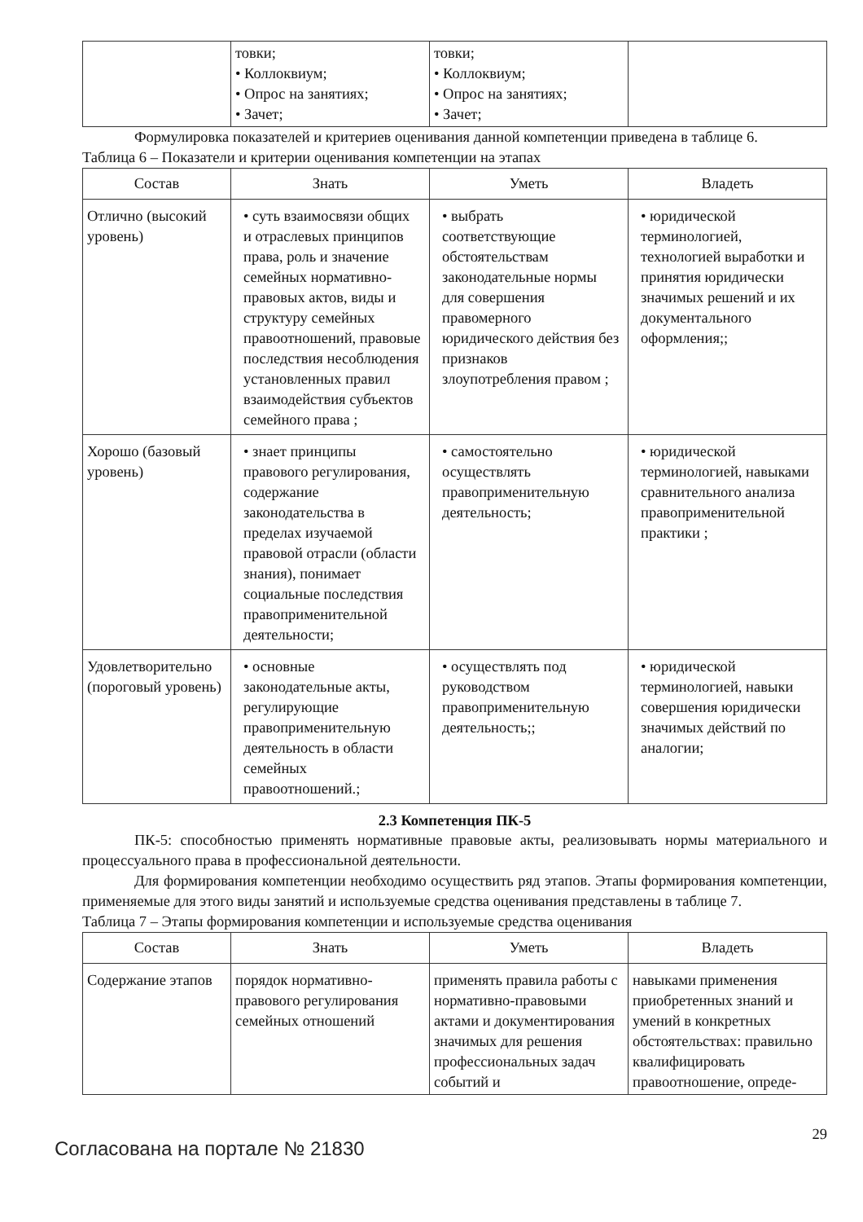| | товки; • Коллоквиум; • Опрос на занятиях; • Зачет; | товки; • Коллоквиум; • Опрос на занятиях; • Зачет; | |
Формулировка показателей и критериев оценивания данной компетенции приведена в таблице 6.
Таблица 6 – Показатели и критерии оценивания компетенции на этапах
| Состав | Знать | Уметь | Владеть |
| --- | --- | --- | --- |
| Отлично (высокий уровень) | • суть взаимосвязи общих и отраслевых принципов права, роль и значение семейных нормативно-правовых актов, виды и структуру семейных правоотношений, правовые последствия несоблюдения установленных правил взаимодействия субъектов семейного права ; | • выбрать соответствующие обстоятельствам законодательные нормы для совершения правомерного юридического действия без признаков злоупотребления правом ; | • юридической терминологией, технологией выработки и принятия юридически значимых решений и их документального оформления;; |
| Хорошо (базовый уровень) | • знает принципы правового регулирования, содержание законодательства в пределах изучаемой правовой отрасли (области знания), понимает социальные последствия правоприменительной деятельности; | • самостоятельно осуществлять правоприменительную деятельность; | • юридической терминологией, навыками сравнительного анализа правоприменительной практики ; |
| Удовлетворительно (пороговый уровень) | • основные законодательные акты, регулирующие правоприменительную деятельность в области семейных правоотношений.; | • осуществлять под руководством правоприменительную деятельность;; | • юридической терминологией, навыки совершения юридически значимых действий по аналогии; |
2.3 Компетенция ПК-5
ПК-5: способностью применять нормативные правовые акты, реализовывать нормы материального и процессуального права в профессиональной деятельности.
Для формирования компетенции необходимо осуществить ряд этапов. Этапы формирования компетенции, применяемые для этого виды занятий и используемые средства оценивания представлены в таблице 7.
Таблица 7 – Этапы формирования компетенции и используемые средства оценивания
| Состав | Знать | Уметь | Владеть |
| --- | --- | --- | --- |
| Содержание этапов | порядок нормативно-правового регулирования семейных отношений | применять правила работы с нормативно-правовыми актами и документирования значимых для решения профессиональных задач событий и | навыками применения приобретенных знаний и умений в конкретных обстоятельствах: правильно квалифицировать правоотношение, опреде- |
Согласована на портале № 21830
29